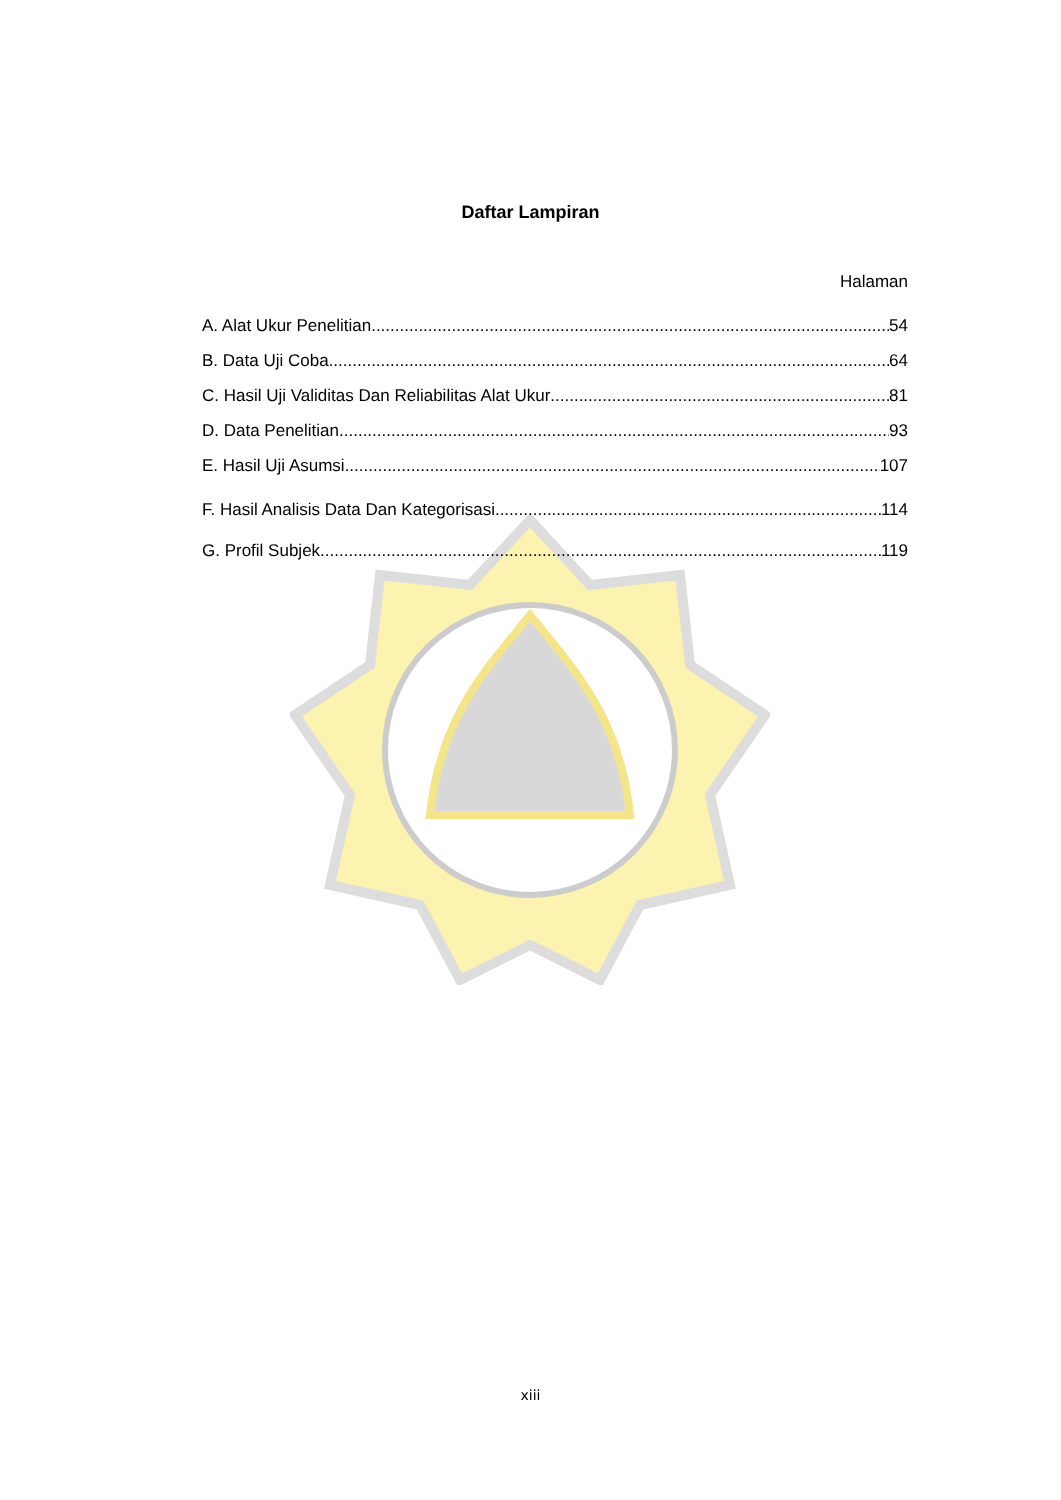Daftar Lampiran
Halaman
A. Alat Ukur Penelitian 54
B. Data Uji Coba 64
C. Hasil Uji Validitas Dan Reliabilitas Alat Ukur 81
D. Data Penelitian 93
E. Hasil Uji Asumsi 107
F. Hasil Analisis Data Dan Kategorisasi 114
G. Profil Subjek 119
xiii